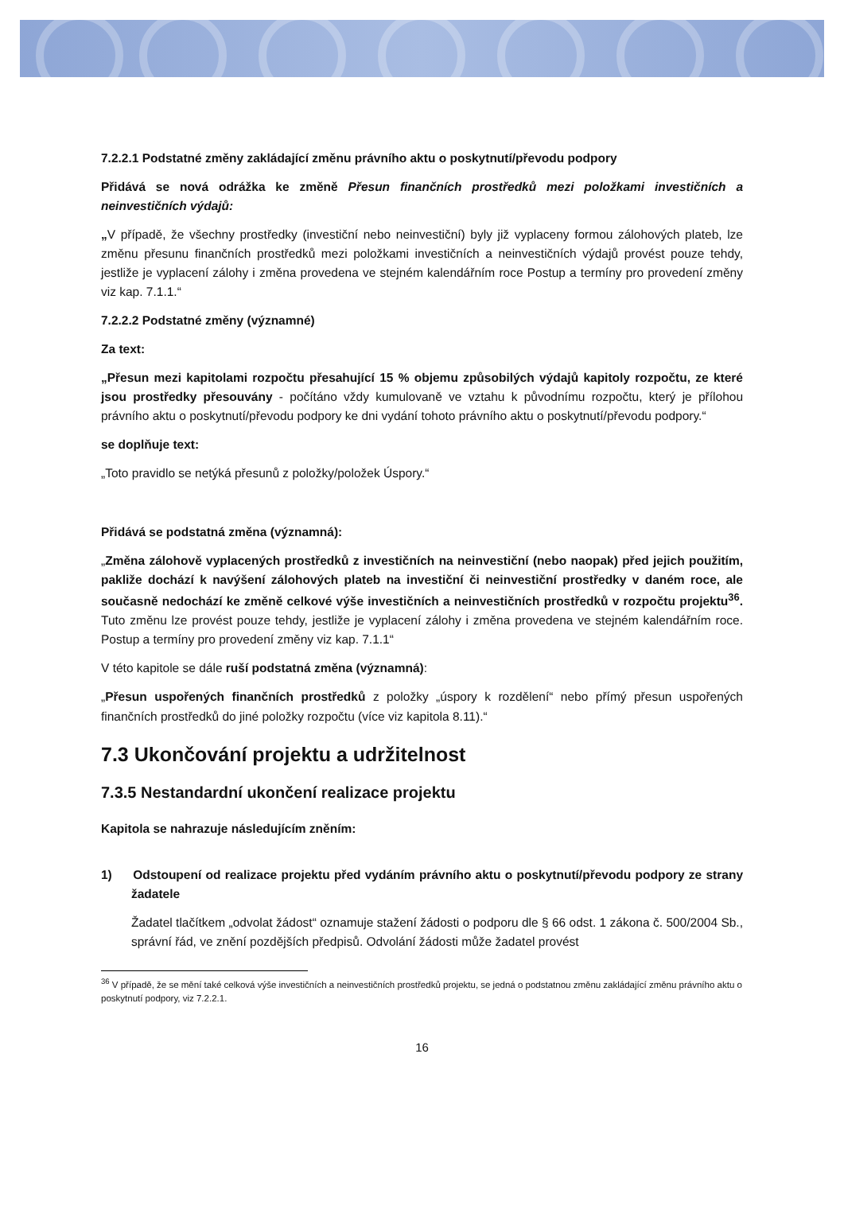7.2.2.1 Podstatné změny zakládající změnu právního aktu o poskytnutí/převodu podpory
Přidává se nová odrážka ke změně Přesun finančních prostředků mezi položkami investičních a neinvestičních výdajů:
„V případě, že všechny prostředky (investiční nebo neinvestiční) byly již vyplaceny formou zálohových plateb, lze změnu přesunu finančních prostředků mezi položkami investičních a neinvestičních výdajů provést pouze tehdy, jestliže je vyplacení zálohy i změna provedena ve stejném kalendářním roce Postup a termíny pro provedení změny viz kap. 7.1.1.“
7.2.2.2 Podstatné změny (významné)
Za text:
„Přesun mezi kapitolami rozpočtu přesahující 15 % objemu způsobilých výdajů kapitoly rozpočtu, ze které jsou prostředky přesouvány - počítáno vždy kumulovaně ve vztahu k původnímu rozpočtu, který je přílohou právního aktu o poskytnutí/převodu podpory ke dni vydání tohoto právního aktu o poskytnutí/převodu podpory.“
se doplňuje text:
„Toto pravidlo se netýká přesunů z položky/položek Úspory.“
Přidává se podstatná změna (významná):
„Změna zálohově vyplacených prostředků z investičních na neinvestiční (nebo naopak) před jejich použitím, pakliže dochází k navýšení zálohových plateb na investiční či neinvestiční prostředky v daném roce, ale současně nedochází ke změně celkové výše investičních a neinvestičních prostředků v rozpočtu projektu<sup>36</sup>. Tuto změnu lze provést pouze tehdy, jestliže je vyplacení zálohy i změna provedena ve stejném kalendářním roce. Postup a termíny pro provedení změny viz kap. 7.1.1“
V této kapitole se dále ruší podstatná změna (významná):
„Přesun uspořených finančních prostředků z položky „úspory k rozdělení“ nebo přímý přesun uspořených finančních prostředků do jiné položky rozpočtu (více viz kapitola 8.11).“
7.3 Ukončování projektu a udržitelnost
7.3.5 Nestandardní ukončení realizace projektu
Kapitola se nahrazuje následujícím zněním:
1) Odstoupení od realizace projektu před vydáním právního aktu o poskytnutí/převodu podpory ze strany žadatele
Žadatel tlačítkem „odvolat žádost“ oznamuje stažení žádosti o podporu dle § 66 odst. 1 zákona č. 500/2004 Sb., správní řád, ve znění pozdějších předpisů. Odvolání žádosti může žadatel provést
<sup>36</sup> V případě, že se mění také celková výše investičních a neinvestičních prostředků projektu, se jedná o podstatnou změnu zakládající změnu právního aktu o poskytnutí podpory, viz 7.2.2.1.
16